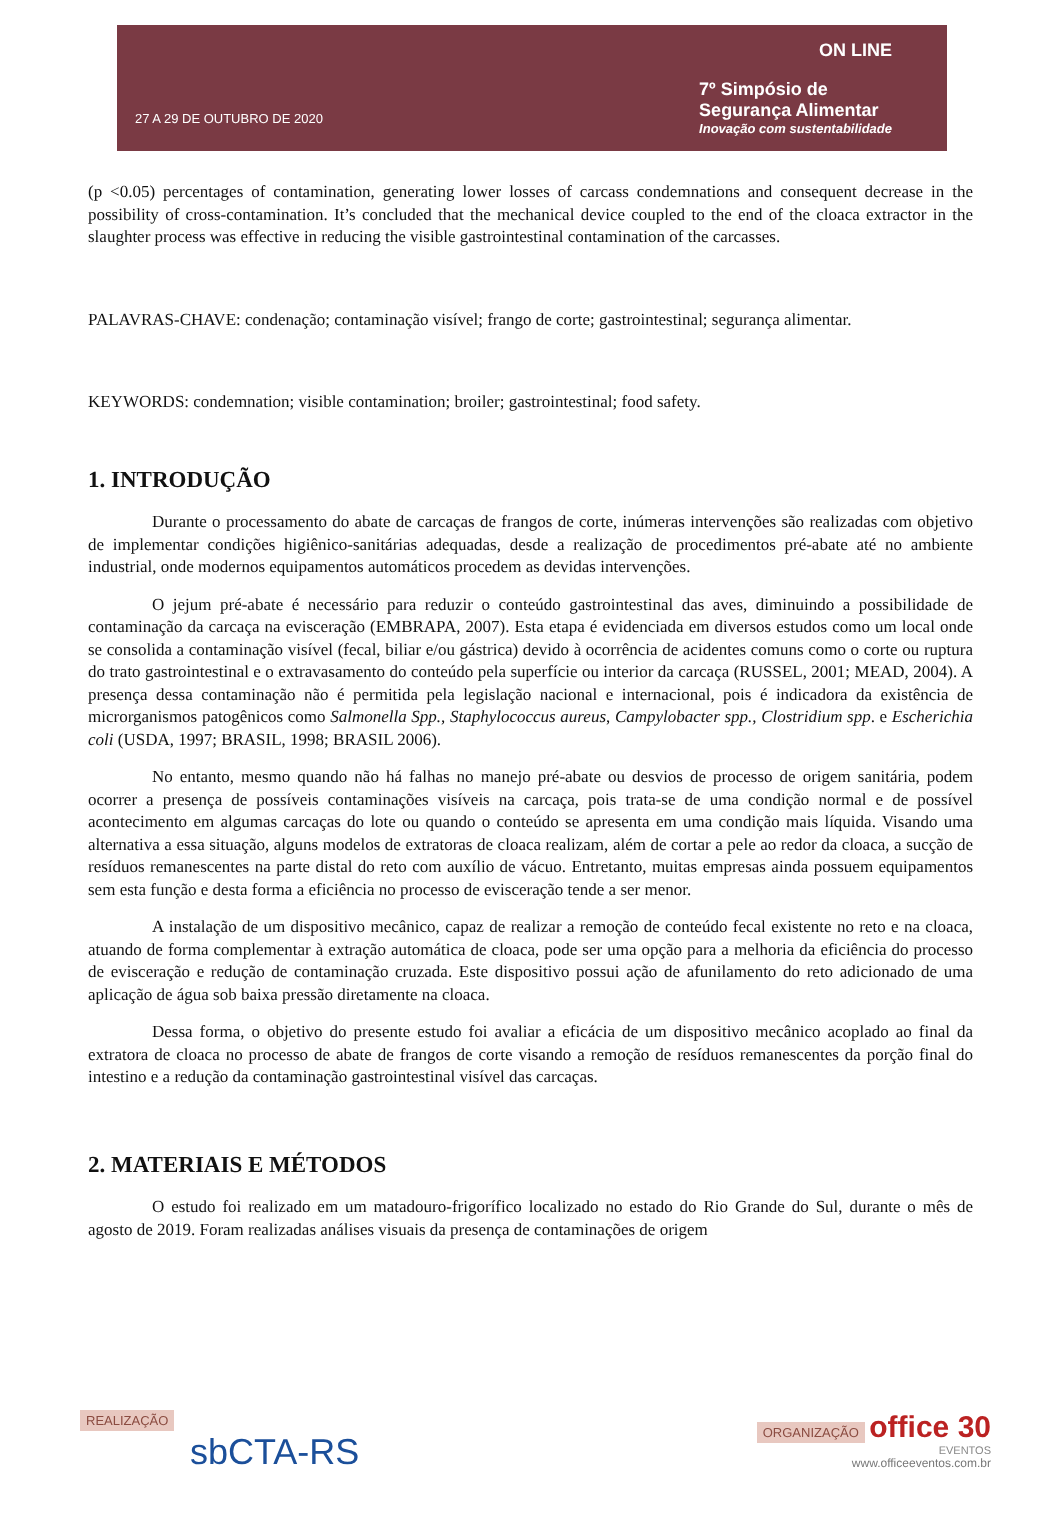27 A 29 DE OUTUBRO DE 2020
ON LINE
7º Simpósio de
Segurança Alimentar
Inovação com sustentabilidade
(p <0.05) percentages of contamination, generating lower losses of carcass condemnations and consequent decrease in the possibility of cross-contamination. It’s concluded that the mechanical device coupled to the end of the cloaca extractor in the slaughter process was effective in reducing the visible gastrointestinal contamination of the carcasses.
PALAVRAS-CHAVE: condenação; contaminação visível; frango de corte; gastrointestinal; segurança alimentar.
KEYWORDS: condemnation; visible contamination; broiler; gastrointestinal; food safety.
1. INTRODUÇÃO
Durante o processamento do abate de carcaças de frangos de corte, inúmeras intervenções são realizadas com objetivo de implementar condições higiênico-sanitárias adequadas, desde a realização de procedimentos pré-abate até no ambiente industrial, onde modernos equipamentos automáticos procedem as devidas intervenções.
O jejum pré-abate é necessário para reduzir o conteúdo gastrointestinal das aves, diminuindo a possibilidade de contaminação da carcaça na evisceração (EMBRAPA, 2007). Esta etapa é evidenciada em diversos estudos como um local onde se consolida a contaminação visível (fecal, biliar e/ou gástrica) devido à ocorrência de acidentes comuns como o corte ou ruptura do trato gastrointestinal e o extravasamento do conteúdo pela superfície ou interior da carcaça (RUSSEL, 2001; MEAD, 2004). A presença dessa contaminação não é permitida pela legislação nacional e internacional, pois é indicadora da existência de microrganismos patogênicos como Salmonella Spp., Staphylococcus aureus, Campylobacter spp., Clostridium spp. e Escherichia coli (USDA, 1997; BRASIL, 1998; BRASIL 2006).
No entanto, mesmo quando não há falhas no manejo pré-abate ou desvios de processo de origem sanitária, podem ocorrer a presença de possíveis contaminações visíveis na carcaça, pois trata-se de uma condição normal e de possível acontecimento em algumas carcaças do lote ou quando o conteúdo se apresenta em uma condição mais líquida. Visando uma alternativa a essa situação, alguns modelos de extratoras de cloaca realizam, além de cortar a pele ao redor da cloaca, a sucção de resíduos remanescentes na parte distal do reto com auxílio de vácuo. Entretanto, muitas empresas ainda possuem equipamentos sem esta função e desta forma a eficiência no processo de evisceração tende a ser menor.
A instalação de um dispositivo mecânico, capaz de realizar a remoção de conteúdo fecal existente no reto e na cloaca, atuando de forma complementar à extração automática de cloaca, pode ser uma opção para a melhoria da eficiência do processo de evisceração e redução de contaminação cruzada. Este dispositivo possui ação de afunilamento do reto adicionado de uma aplicação de água sob baixa pressão diretamente na cloaca.
Dessa forma, o objetivo do presente estudo foi avaliar a eficácia de um dispositivo mecânico acoplado ao final da extratora de cloaca no processo de abate de frangos de corte visando a remoção de resíduos remanescentes da porção final do intestino e a redução da contaminação gastrointestinal visível das carcaças.
2. MATERIAIS E MÉTODOS
O estudo foi realizado em um matadouro-frigorífico localizado no estado do Rio Grande do Sul, durante o mês de agosto de 2019. Foram realizadas análises visuais da presença de contaminações de origem
REALIZAÇÃO
sbCTA-RS
ORGANIZAÇÃO office 30
EVENTOS
www.officeeventos.com.br